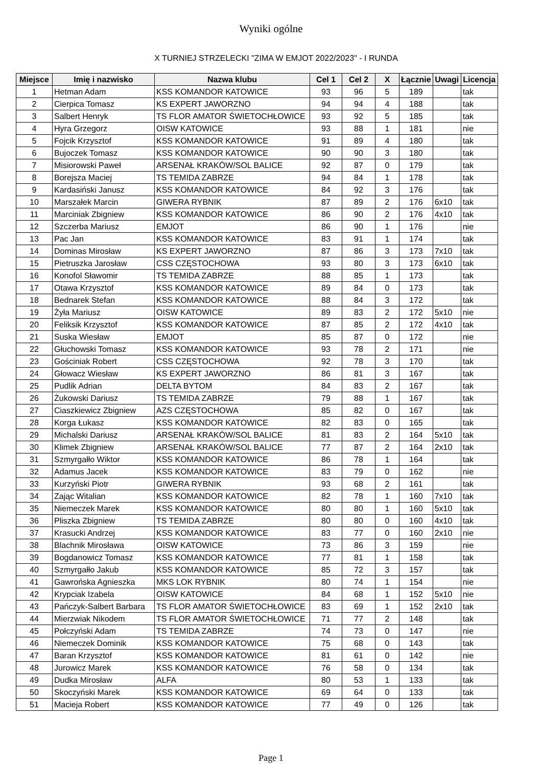Wyniki ogólne
X TURNIEJ STRZELECKI "ZIMA W EMJOT 2022/2023" - I RUNDA
| Miejsce | Imię i nazwisko | Nazwa klubu | Cel 1 | Cel 2 | X | Łącznie | Uwagi | Licencja |
| --- | --- | --- | --- | --- | --- | --- | --- | --- |
| 1 | Hetman Adam | KSS KOMANDOR KATOWICE | 93 | 96 | 5 | 189 | | tak |
| 2 | Cierpica Tomasz | KS EXPERT JAWORZNO | 94 | 94 | 4 | 188 | | tak |
| 3 | Salbert Henryk | TS FLOR AMATOR ŚWIETOCHŁOWICE | 93 | 92 | 5 | 185 | | tak |
| 4 | Hyra Grzegorz | OISW KATOWICE | 93 | 88 | 1 | 181 | | nie |
| 5 | Fojcik Krzysztof | KSS KOMANDOR KATOWICE | 91 | 89 | 4 | 180 | | tak |
| 6 | Bujoczek Tomasz | KSS KOMANDOR KATOWICE | 90 | 90 | 3 | 180 | | tak |
| 7 | Misiorowski Paweł | ARSENAŁ KRAKÓW/SOL BALICE | 92 | 87 | 0 | 179 | | tak |
| 8 | Borejsza Maciej | TS TEMIDA ZABRZE | 94 | 84 | 1 | 178 | | tak |
| 9 | Kardasiński Janusz | KSS KOMANDOR KATOWICE | 84 | 92 | 3 | 176 | | tak |
| 10 | Marszałek Marcin | GIWERA RYBNIK | 87 | 89 | 2 | 176 | 6x10 | tak |
| 11 | Marciniak Zbigniew | KSS KOMANDOR KATOWICE | 86 | 90 | 2 | 176 | 4x10 | tak |
| 12 | Szczerba Mariusz | EMJOT | 86 | 90 | 1 | 176 | | nie |
| 13 | Pac Jan | KSS KOMANDOR KATOWICE | 83 | 91 | 1 | 174 | | tak |
| 14 | Dominas Mirosław | KS EXPERT JAWORZNO | 87 | 86 | 3 | 173 | 7x10 | tak |
| 15 | Pietruszka Jarosław | CSS CZĘSTOCHOWA | 93 | 80 | 3 | 173 | 6x10 | tak |
| 16 | Konofol Sławomir | TS TEMIDA ZABRZE | 88 | 85 | 1 | 173 | | tak |
| 17 | Otawa Krzysztof | KSS KOMANDOR KATOWICE | 89 | 84 | 0 | 173 | | tak |
| 18 | Bednarek Stefan | KSS KOMANDOR KATOWICE | 88 | 84 | 3 | 172 | | tak |
| 19 | Żyła Mariusz | OISW KATOWICE | 89 | 83 | 2 | 172 | 5x10 | nie |
| 20 | Feliksik Krzysztof | KSS KOMANDOR KATOWICE | 87 | 85 | 2 | 172 | 4x10 | tak |
| 21 | Suska Wiesław | EMJOT | 85 | 87 | 0 | 172 | | nie |
| 22 | Głuchowski Tomasz | KSS KOMANDOR KATOWICE | 93 | 78 | 2 | 171 | | nie |
| 23 | Gościniak Robert | CSS CZĘSTOCHOWA | 92 | 78 | 3 | 170 | | tak |
| 24 | Głowacz Wiesław | KS EXPERT JAWORZNO | 86 | 81 | 3 | 167 | | tak |
| 25 | Pudlik Adrian | DELTA BYTOM | 84 | 83 | 2 | 167 | | tak |
| 26 | Żukowski Dariusz | TS TEMIDA ZABRZE | 79 | 88 | 1 | 167 | | tak |
| 27 | Ciaszkiewicz Zbigniew | AZS CZĘSTOCHOWA | 85 | 82 | 0 | 167 | | tak |
| 28 | Korga Łukasz | KSS KOMANDOR KATOWICE | 82 | 83 | 0 | 165 | | tak |
| 29 | Michalski Dariusz | ARSENAŁ KRAKÓW/SOL BALICE | 81 | 83 | 2 | 164 | 5x10 | tak |
| 30 | Klimek Zbigniew | ARSENAŁ KRAKÓW/SOL BALICE | 77 | 87 | 2 | 164 | 2x10 | tak |
| 31 | Szmyrgałło Wiktor | KSS KOMANDOR KATOWICE | 86 | 78 | 1 | 164 | | tak |
| 32 | Adamus Jacek | KSS KOMANDOR KATOWICE | 83 | 79 | 0 | 162 | | nie |
| 33 | Kurzyński Piotr | GIWERA RYBNIK | 93 | 68 | 2 | 161 | | tak |
| 34 | Zając Witalian | KSS KOMANDOR KATOWICE | 82 | 78 | 1 | 160 | 7x10 | tak |
| 35 | Niemeczek Marek | KSS KOMANDOR KATOWICE | 80 | 80 | 1 | 160 | 5x10 | tak |
| 36 | Pliszka Zbigniew | TS TEMIDA ZABRZE | 80 | 80 | 0 | 160 | 4x10 | tak |
| 37 | Krasucki Andrzej | KSS KOMANDOR KATOWICE | 83 | 77 | 0 | 160 | 2x10 | nie |
| 38 | Blachnik Mirosława | OISW KATOWICE | 73 | 86 | 3 | 159 | | nie |
| 39 | Bogdanowicz Tomasz | KSS KOMANDOR KATOWICE | 77 | 81 | 1 | 158 | | tak |
| 40 | Szmyrgałło Jakub | KSS KOMANDOR KATOWICE | 85 | 72 | 3 | 157 | | tak |
| 41 | Gawrońska Agnieszka | MKS LOK RYBNIK | 80 | 74 | 1 | 154 | | nie |
| 42 | Krypciak Izabela | OISW KATOWICE | 84 | 68 | 1 | 152 | 5x10 | nie |
| 43 | Pańczyk-Salbert Barbara | TS FLOR AMATOR ŚWIETOCHŁOWICE | 83 | 69 | 1 | 152 | 2x10 | tak |
| 44 | Mierzwiak Nikodem | TS FLOR AMATOR ŚWIETOCHŁOWICE | 71 | 77 | 2 | 148 | | tak |
| 45 | Połczyński Adam | TS TEMIDA ZABRZE | 74 | 73 | 0 | 147 | | nie |
| 46 | Niemeczek Dominik | KSS KOMANDOR KATOWICE | 75 | 68 | 0 | 143 | | tak |
| 47 | Baran Krzysztof | KSS KOMANDOR KATOWICE | 81 | 61 | 0 | 142 | | nie |
| 48 | Jurowicz Marek | KSS KOMANDOR KATOWICE | 76 | 58 | 0 | 134 | | tak |
| 49 | Dudka Mirosław | ALFA | 80 | 53 | 1 | 133 | | tak |
| 50 | Skoczyński Marek | KSS KOMANDOR KATOWICE | 69 | 64 | 0 | 133 | | tak |
| 51 | Macieja Robert | KSS KOMANDOR KATOWICE | 77 | 49 | 0 | 126 | | tak |
Page 1